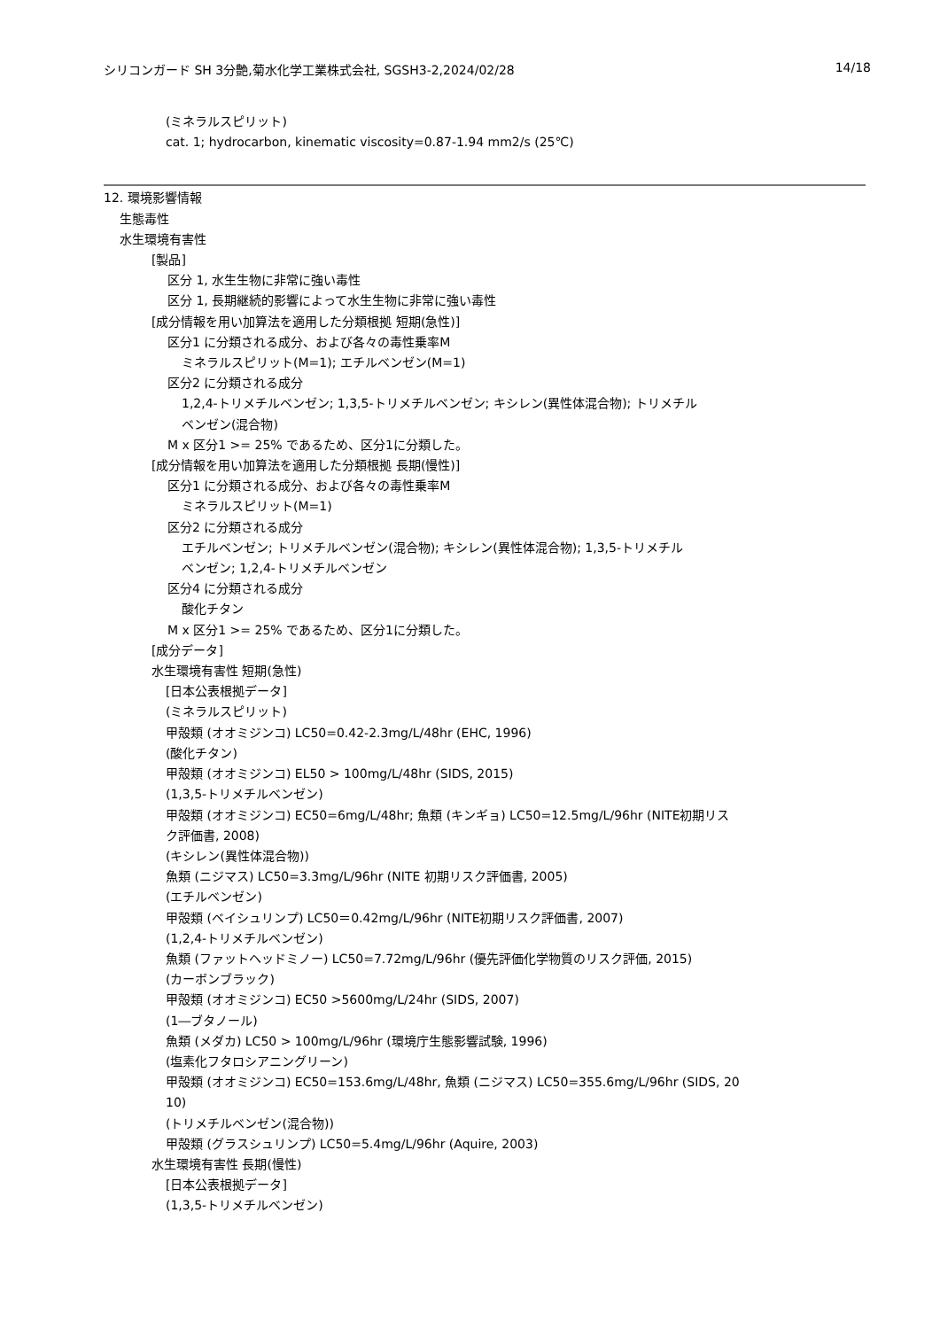シリコンガード SH 3分艶,菊水化学工業株式会社, SGSH3-2,2024/02/28 14/18
(ミネラルスピリット)
cat. 1; hydrocarbon, kinematic viscosity=0.87-1.94 mm2/s (25℃)
12. 環境影響情報
生態毒性
水生環境有害性
[製品]
区分 1, 水生生物に非常に強い毒性
区分 1, 長期継続的影響によって水生生物に非常に強い毒性
[成分情報を用い加算法を適用した分類根拠 短期(急性)]
区分1 に分類される成分、および各々の毒性乗率M
ミネラルスピリット(M=1); エチルベンゼン(M=1)
区分2 に分類される成分
1,2,4-トリメチルベンゼン; 1,3,5-トリメチルベンゼン; キシレン(異性体混合物); トリメチル
ベンゼン(混合物)
M x 区分1 >= 25% であるため、区分1に分類した。
[成分情報を用い加算法を適用した分類根拠 長期(慢性)]
区分1 に分類される成分、および各々の毒性乗率M
ミネラルスピリット(M=1)
区分2 に分類される成分
エチルベンゼン; トリメチルベンゼン(混合物); キシレン(異性体混合物); 1,3,5-トリメチル
ベンゼン; 1,2,4-トリメチルベンゼン
区分4 に分類される成分
酸化チタン
M x 区分1 >= 25% であるため、区分1に分類した。
[成分データ]
水生環境有害性 短期(急性)
[日本公表根拠データ]
(ミネラルスピリット)
甲殻類 (オオミジンコ) LC50=0.42-2.3mg/L/48hr (EHC, 1996)
(酸化チタン)
甲殻類 (オオミジンコ) EL50 > 100mg/L/48hr (SIDS, 2015)
(1,3,5-トリメチルベンゼン)
甲殻類 (オオミジンコ) EC50=6mg/L/48hr; 魚類 (キンギョ) LC50=12.5mg/L/96hr (NITE初期リス
ク評価書, 2008)
(キシレン(異性体混合物))
魚類 (ニジマス) LC50=3.3mg/L/96hr (NITE 初期リスク評価書, 2005)
(エチルベンゼン)
甲殻類 (ベイシュリンプ) LC50＝0.42mg/L/96hr (NITE初期リスク評価書, 2007)
(1,2,4-トリメチルベンゼン)
魚類 (ファットヘッドミノー) LC50=7.72mg/L/96hr (優先評価化学物質のリスク評価, 2015)
(カーボンブラック)
甲殻類 (オオミジンコ) EC50 >5600mg/L/24hr (SIDS, 2007)
(1―ブタノール)
魚類 (メダカ) LC50 > 100mg/L/96hr (環境庁生態影響試験, 1996)
(塩素化フタロシアニングリーン)
甲殻類 (オオミジンコ) EC50=153.6mg/L/48hr, 魚類 (ニジマス) LC50=355.6mg/L/96hr (SIDS, 20
10)
(トリメチルベンゼン(混合物))
甲殻類 (グラスシュリンプ) LC50=5.4mg/L/96hr (Aquire, 2003)
水生環境有害性 長期(慢性)
[日本公表根拠データ]
(1,3,5-トリメチルベンゼン)